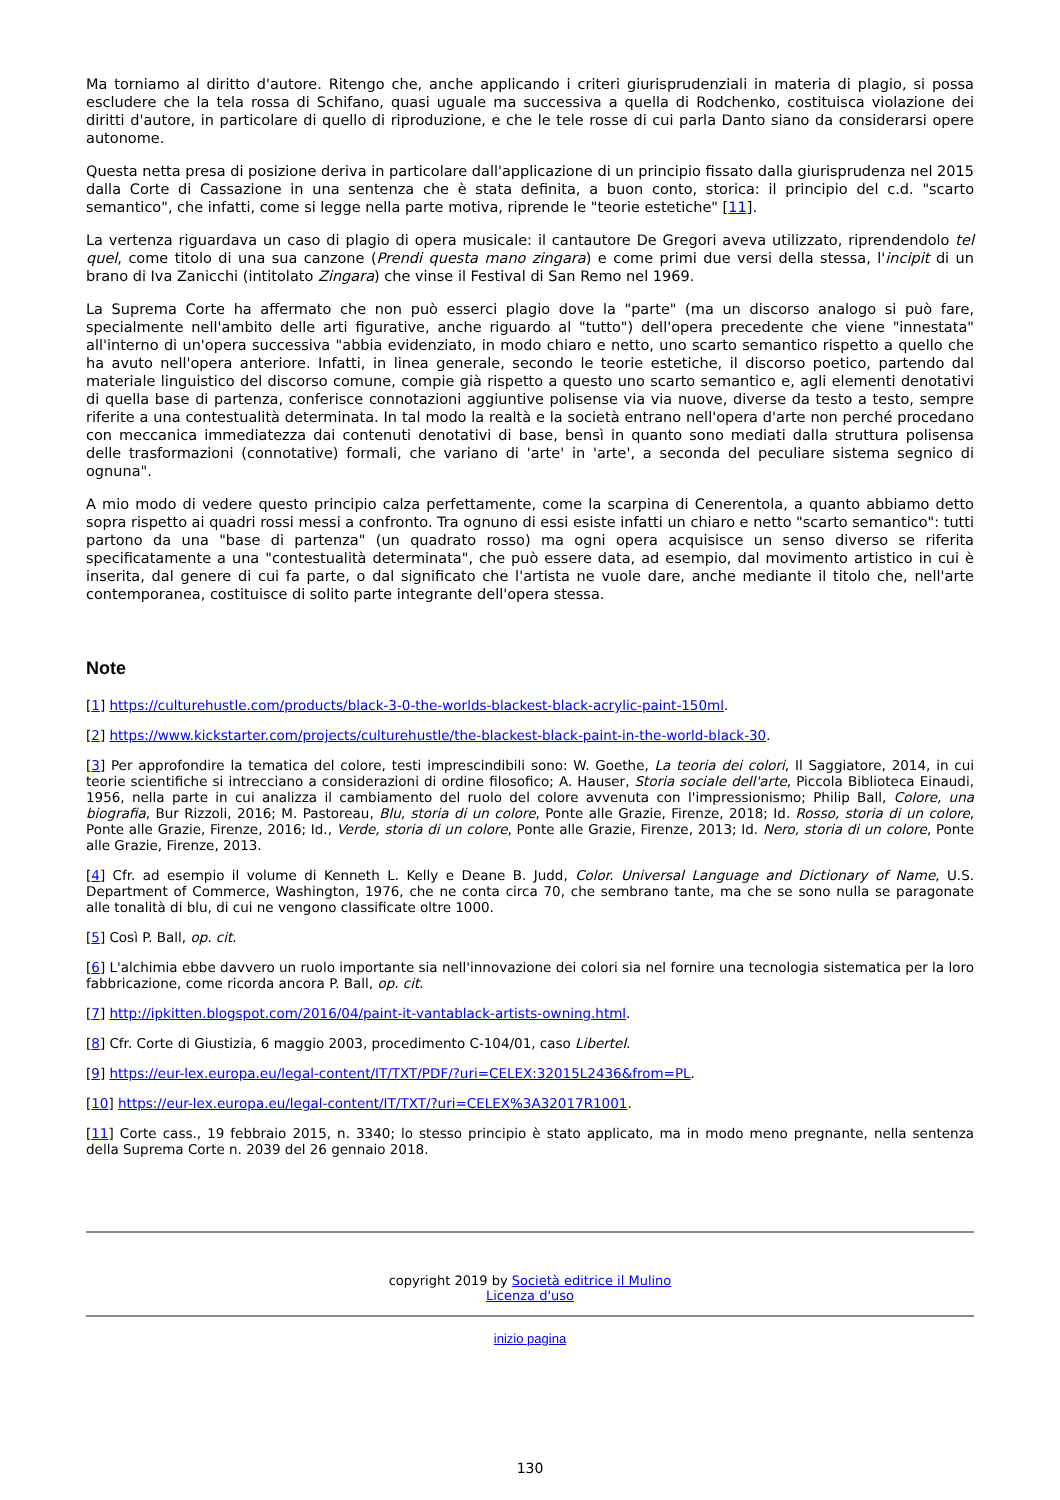Ma torniamo al diritto d'autore. Ritengo che, anche applicando i criteri giurisprudenziali in materia di plagio, si possa escludere che la tela rossa di Schifano, quasi uguale ma successiva a quella di Rodchenko, costituisca violazione dei diritti d'autore, in particolare di quello di riproduzione, e che le tele rosse di cui parla Danto siano da considerarsi opere autonome.
Questa netta presa di posizione deriva in particolare dall'applicazione di un principio fissato dalla giurisprudenza nel 2015 dalla Corte di Cassazione in una sentenza che è stata definita, a buon conto, storica: il principio del c.d. "scarto semantico", che infatti, come si legge nella parte motiva, riprende le "teorie estetiche" [11].
La vertenza riguardava un caso di plagio di opera musicale: il cantautore De Gregori aveva utilizzato, riprendendolo tel quel, come titolo di una sua canzone (Prendi questa mano zingara) e come primi due versi della stessa, l'incipit di un brano di Iva Zanicchi (intitolato Zingara) che vinse il Festival di San Remo nel 1969.
La Suprema Corte ha affermato che non può esserci plagio dove la "parte" (ma un discorso analogo si può fare, specialmente nell'ambito delle arti figurative, anche riguardo al "tutto") dell'opera precedente che viene "innestata" all'interno di un'opera successiva "abbia evidenziato, in modo chiaro e netto, uno scarto semantico rispetto a quello che ha avuto nell'opera anteriore. Infatti, in linea generale, secondo le teorie estetiche, il discorso poetico, partendo dal materiale linguistico del discorso comune, compie già rispetto a questo uno scarto semantico e, agli elementi denotativi di quella base di partenza, conferisce connotazioni aggiuntive polisense via via nuove, diverse da testo a testo, sempre riferite a una contestualità determinata. In tal modo la realtà e la società entrano nell'opera d'arte non perché procedano con meccanica immediatezza dai contenuti denotativi di base, bensì in quanto sono mediati dalla struttura polisensa delle trasformazioni (connotative) formali, che variano di 'arte' in 'arte', a seconda del peculiare sistema segnico di ognuna".
A mio modo di vedere questo principio calza perfettamente, come la scarpina di Cenerentola, a quanto abbiamo detto sopra rispetto ai quadri rossi messi a confronto. Tra ognuno di essi esiste infatti un chiaro e netto "scarto semantico": tutti partono da una "base di partenza" (un quadrato rosso) ma ogni opera acquisisce un senso diverso se riferita specificatamente a una "contestualità determinata", che può essere data, ad esempio, dal movimento artistico in cui è inserita, dal genere di cui fa parte, o dal significato che l'artista ne vuole dare, anche mediante il titolo che, nell'arte contemporanea, costituisce di solito parte integrante dell'opera stessa.
Note
[1] https://culturehustle.com/products/black-3-0-the-worlds-blackest-black-acrylic-paint-150ml.
[2] https://www.kickstarter.com/projects/culturehustle/the-blackest-black-paint-in-the-world-black-30.
[3] Per approfondire la tematica del colore, testi imprescindibili sono: W. Goethe, La teoria dei colori, Il Saggiatore, 2014, in cui teorie scientifiche si intrecciano a considerazioni di ordine filosofico; A. Hauser, Storia sociale dell'arte, Piccola Biblioteca Einaudi, 1956, nella parte in cui analizza il cambiamento del ruolo del colore avvenuta con l'impressionismo; Philip Ball, Colore, una biografia, Bur Rizzoli, 2016; M. Pastoreau, Blu, storia di un colore, Ponte alle Grazie, Firenze, 2018; Id. Rosso, storia di un colore, Ponte alle Grazie, Firenze, 2016; Id., Verde, storia di un colore, Ponte alle Grazie, Firenze, 2013; Id. Nero, storia di un colore, Ponte alle Grazie, Firenze, 2013.
[4] Cfr. ad esempio il volume di Kenneth L. Kelly e Deane B. Judd, Color. Universal Language and Dictionary of Name, U.S. Department of Commerce, Washington, 1976, che ne conta circa 70, che sembrano tante, ma che se sono nulla se paragonate alle tonalità di blu, di cui ne vengono classificate oltre 1000.
[5] Così P. Ball, op. cit.
[6] L'alchimia ebbe davvero un ruolo importante sia nell'innovazione dei colori sia nel fornire una tecnologia sistematica per la loro fabbricazione, come ricorda ancora P. Ball, op. cit.
[7] http://ipkitten.blogspot.com/2016/04/paint-it-vantablack-artists-owning.html.
[8] Cfr. Corte di Giustizia, 6 maggio 2003, procedimento C-104/01, caso Libertel.
[9] https://eur-lex.europa.eu/legal-content/IT/TXT/PDF/?uri=CELEX:32015L2436&from=PL.
[10] https://eur-lex.europa.eu/legal-content/IT/TXT/?uri=CELEX%3A32017R1001.
[11] Corte cass., 19 febbraio 2015, n. 3340; lo stesso principio è stato applicato, ma in modo meno pregnante, nella sentenza della Suprema Corte n. 2039 del 26 gennaio 2018.
copyright 2019 by Società editrice il Mulino
Licenza d'uso
inizio pagina
130